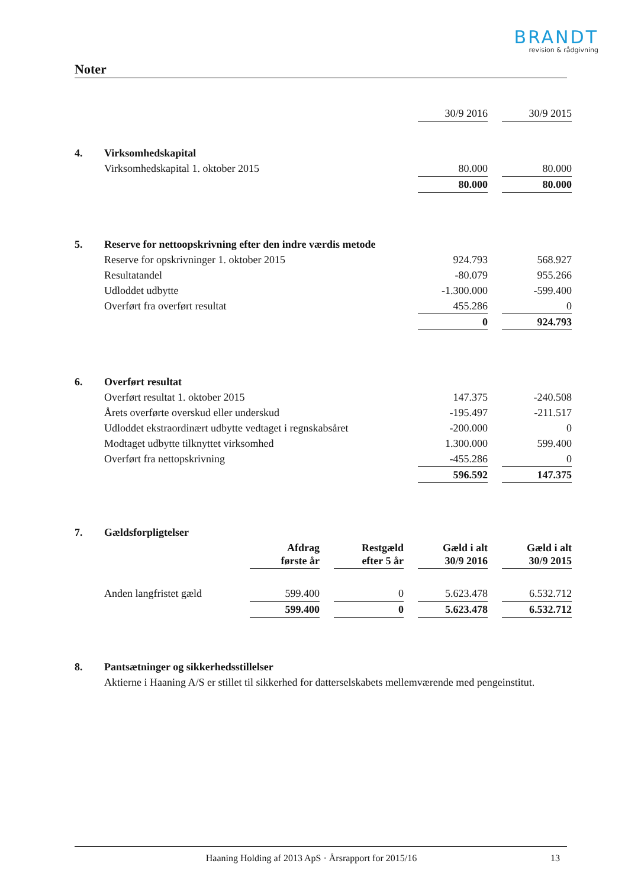BRANDT
revision & rådgivning
Noter
| | | 30/9 2016 | | 30/9 2015 |
| 4. | Virksomhedskapital | | | |
| | Virksomhedskapital 1. oktober 2015 | 80.000 | | 80.000 |
| | | 80.000 | | 80.000 |
| 5. | Reserve for nettoopskrivning efter den indre værdis metode | | | |
| | Reserve for opskrivninger 1. oktober 2015 | 924.793 | | 568.927 |
| | Resultatandel | -80.079 | | 955.266 |
| | Udloddet udbytte | -1.300.000 | | -599.400 |
| | Overført fra overført resultat | 455.286 | | 0 |
| | | 0 | | 924.793 |
| 6. | Overført resultat | | | |
| | Overført resultat 1. oktober 2015 | 147.375 | | -240.508 |
| | Årets overførte overskud eller underskud | -195.497 | | -211.517 |
| | Udloddet ekstraordinært udbytte vedtaget i regnskabsåret | -200.000 | | 0 |
| | Modtaget udbytte tilknyttet virksomhed | 1.300.000 | | 599.400 |
| | Overført fra nettopskrivning | -455.286 | | 0 |
| | | 596.592 | | 147.375 |
| 7. | Gældsforpligtelser | | | | | | | |
| | | Afdrag første år | | Restgæld efter 5 år | | Gæld i alt 30/9 2016 | | Gæld i alt 30/9 2015 |
| | Anden langfristet gæld | 599.400 | | 0 | | 5.623.478 | | 6.532.712 |
| | | 599.400 | | 0 | | 5.623.478 | | 6.532.712 |
| 8. | Pantsætninger og sikkerhedsstillelser |
| | Aktierne i Haaning A/S er stillet til sikkerhed for datterselskabets mellemværende med pengeinstitut. |
Haaning Holding af 2013 ApS · Årsrapport for 2015/16 13